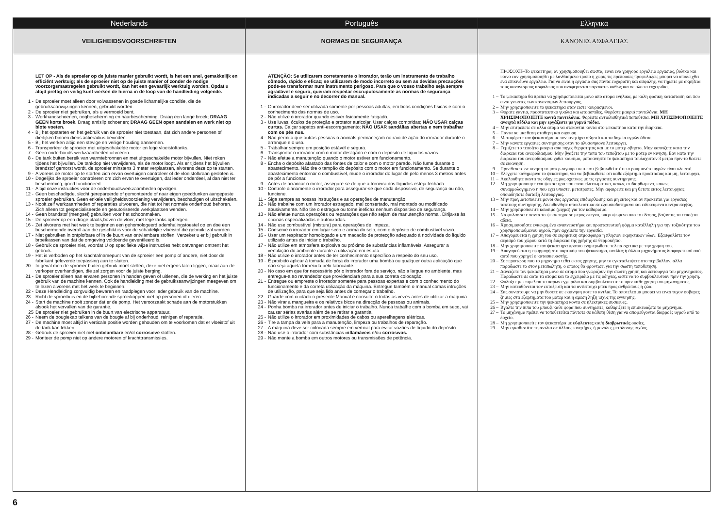Nederlands
VEILIGHEIDSVOORSCHRIFTEN
LET OP - Als de sproeier op de juiste manier gebruikt wordt, is het een snel, gemakkelijk en efficiënt werktuig; als de sproeier niet op de juiste manier of zonder de nodige voorzorgsmaatregelen gebruikt wordt, kan het een gevaarlijk werktuig worden. Opdat u altijd prettig en veilig kunt werken de hierna in de loop van de handleiding volgende.
1 - De sproeier moet alleen door volwassenen in goede lichamelijke conditie, die de gebruiksaanwijzingen kennen, gebruikt worden.
2 - De sproeier niet gebruiken, als u vermoeid bent.
3 - Werkhandschoenen, oogbescherming en haarbescherming. Draag een lange broek; DRAAG GEEN korte broek. Draag antislip schoenen; DRAAG GEEN open sandalen en werk niet op blote voeten.
4 - Bij het opstarten en het gebruik van de sproeier niet toestaan, dat zich andere personen of dierlijken binnen diens actieradius bevinden.
5 - Bij het werken altijd een stevige en veilige houding aannemen.
6 - Transporteer de sproeier met uitgeschakelde motor en lege vloeistoftanks.
7 - Geen onderhouds-werkzaamheden uitvoeren.
8 - De tank buiten bereik van warmtebronnen en met uitgeschakelde motor bijvullen. Niet roken tijdens het bijvullen. De tankdop niet verwijderen, als de motor loopt. Als er tijdens het bijvullen brandstof gemorst wordt, de sproeier minstens 3 meter verplaatsen, alvorens deze op te starten.
9 - Alvorens de motor op te starten zich ervan overtuigen controleer of de vloeistofkraan gesloten is.
10 - Dagelijks de sproeier controleren om zich ervan te overtuigen, dat ieder onderdeel, al dan niet ter bescherming, goed functioneert.
11 - Altijd onze instructies voor de onderhoudswerkzaamheden opvolgen.
12 - Geen beschadigde, slecht gerepareerde of gemonteerde of naar eigen goeddunken aangepaste sproeier gebruiken. Geen enkele veiligheidsvoorziening verwijderen, beschadigen of uitschakelen.
13 - Nooit zelf werkzaamheden of reparaties uitvoeren, die niet tot het normale onderhoud behoren. Zich alleen tot gespecialiseerde en geautoriseerde werkplaatsen wenden.
14 - Geen brandstof (mengsel) gebruiken voor het schoonmaken.
15 - De sproeier op een droge plaats,boven de vloer, met lege tanks opbergen.
16 - Zet alvorens met het werk te beginnen een gehomologeerd ademhalingstoestel op en doe een beschermende overall aan die geschikt is voor de schadelijke vloeistof die gebruikt zal worden.
17 - Niet gebruiken in ontplofbare of in de buurt van ontvlambare stoffen. Verzeker u er bij gebruik in broeikassen van dat de omgeving voldoende geventileerd is.
18 - Gebruik de sproeier niet, voordat U op specifieke wijze instructies hebt ontvangen omtrent het gebruik.
19 - Het is verboden op het krachtafnamepunt van de sproeier een pomp of andere, niet door de fabrikant geleverde toepassing aan te sluiten.
20 - In geval men de sproeier buiten gebruik moet stellen, deze niet ergens laten liggen, maar aan de verkoper overhandigen, die zal zorgen voor de juiste berging.
21 - De sproeier alleen aan ervaren personen in handen geven of uitlenen, die de werking en het juiste gebruik van de machine kennen. Ook de handleiding met de gebruiksaanwijzingen meegeven om te lezen alvorens met het werk te beginnen.
22 - Deze Hendleiding zorgvuldig bewaren en raadplegen voor ieder gebruik van de machine.
23 - Richt de sproeibuis en de bijbehorende sproeikoppen niet op personen of dieren.
24 - Start de machine nooit zonder dat er de pomp. Het veroorzaakt schade aan de motorstukken alsook het vervallen van de garantie.
25 De sproeier niet gebruiken in de buurt van electrische apparatuur.
26 - Neem de bougiekap telkens van de bougie af bij onderhoud, reinigen of reparatie.
27 - De machine moet altijd in verticale positie worden gehouden om te voorkomen dat er vloeistof uit de tank kan lekken.
28 - Gebruik de sproeier niet met ontvlambare en/of corrosieve stoffen.
29 - Monteer de pomp niet op andere motoren of krachttransmissies.
Português
NORMAS DE SEGURANÇA
ATENÇÃO: Se utilizarem corretamente o irrorador, terão um instrumento de trabalho cômodo, rápido e eficaz; se utilizarem de modo incorreto ou sem as devidas precauções pode-se transformar num instrumento perigoso. Para que o vosso trabalho seja sempre agradável e seguro, queiram respeitar escrupulosamente as normas de segurança indicadas a seguir e no decorrer do manual.
1 - O irrorador deve ser utilizada somente por pessoas adultas, em boas condições físicas e com o conhecimento das normas de uso.
2 - Não utilize o irrorador quando estiver fisicamente fatigado.
3 - Use luvas, óculos de proteção e protetor auricolar. Usar calças compridas; NÃO USAR calças curtas. Calçar sapatos anti-escorregamento; NÃO USAR sandálias abertas e nem trabalhar com os pés nus.
4 - Não permita que outras pessoas o animals permaneçam no raio de ação do irrorador durante o arranque e o uso.
5 - Trabalhar sempre em posição estável e segura.
6 - Transportar o irrorador com o motor desligado e com o depósito de líquidos vazios.
7 - Não efetue a manutenção quando o motor estiver em funcionamento.
8 - Encha o depósito afastado das fontes de calor e com o motor parado. Não fume durante o abastecimento. Não tire o tampão do depósito com o motor em funcionamento. Se durante o abastecimento entornar o combustível, mude o irrorador do lugar de pelo menos 3 metros antes de pôr a funcionar.
9 - Antes de arrancar o motor, assegure-se de que a torneira dos líquidos esteja fechada.
10 - Controle diariamente o irrorador para assegurar-se que cada dispositivo, de segurança ou não, funcione.
11 - Siga sempre as nossas instruções e as operações de manutenção.
12 - Não trabalhe com um irrorador estragado, mal consertado, mal montado ou modificado abusivamente. Não tire o estrague ou torne ineficaz nenhum dispositivo de segurança.
13 - Não efetue nunca operações ou reparações que não sejam de manutenção normal. Dirija-se às oficinas especializadas e autorizadas.
14 - Não use combustível (mistura) para operações de limpeza.
15 - Conserve o irrorador em lugar seco e acima do solo, com o depósito de combustível vazio.
16 - Usar um respirador homologado e um macacão de protecção adequado à nocividade do líquido utilizado antes de iniciar o trabalho.
17 - Não utilize em atmosfera explosiva ou próximo de substâncias inflamáveis. Assegurar a ventilação do ambiente durante a utilização em estufa.
18 - Não utilize o irrorador antes de ter conhecimento específico a respeito do seu uso.
19 - É proibido aplicar à tomada de força do irrorador uma bomba ou qualquer outra aplicação que não seja aquela fornecida pelo fabricante.
20 - No caso em que for necessário pôr o irrorador fora de serviço, não a largue no ambiente, mas entregue-a ao revendedor que providenciará para a sua correta colocação.
21 - Entregue ou empreste o irrorador somente para pessoas expertas e com o conhecimento do funcionamento e da correta utilização da máquina. Entregue também o manual comas intruções de utilização, para que seja lido antes de começar o trabalho.
22 - Guarde com cuidado o presente Manual e consulte-o todas as vezes antes de utilizar a máquina.
23 - Não virar a mangueira e os relativos bicos na direcção de pessoas ou animais.
24 - Ponha bomba na irrorador antes de iniciar o trabalho. Nunca trabalhe com a bomba em seco, vai causar sérias avarias além de se retirar a garantia.
25 - Não utilize o irrorador em proximidades de cabos ou aperelhagens elétricas.
26 - Tire a tampa da vela para a manutenção, limpeza ou trabalhos de reparação.
27 - A máquina deve ser colocada sempre em vertical para evitar vazões de líquido do depósito.
28 - Não use o irrorador com substâncias inflamáveis e/ou corrosivas.
29 - Não monte a bomba em outros motores ou transmissões de potência.
Ελληνικα
ΚΑΝΟΝΕΣ ΑΣΦΑΛΕΙΑΣ
ΠΡΟΣΟΧΗ–Το ψεκαετηρα, αν χρησιμοποιηθει σωστα, ειναι ενα γρηγορο εργαλειο εργασιας, βολικο και ικανο εαν χρησιμοποιηθει με λανθασμενο τροπο η χωρις τις πρεπουσες προφυλαξεις μπορει να αποδειχθει ενα επικινδυνο εργαλειο. Για να ειναι η εργασια σας παντα ευχαριστη και ασφαλης, να τηρειτε με ακριβεια τους κανονισμους ασφαλειας που αναφερονται παρακατω καθως και σε ολο το εγχειριδιο.
1 – Το ψεκαετηρα θα πρεπει να χρησιμοποιειται μονο απο ατομα ενηλικα, με καλη φυσικη κατασταση και που ειναι γνωστες των κανονισμων λειτουργιας.
2 – Μην χρησιμοποιειτε το ψεκαετηρα οταν ειστε κουρασμενοι.
3 – Φορατε γαντια, προστατευτικο γυαλια και ωτοασπιδες. Φορέστε μακριά παντελόνια. ΜΗ ΧΡΗΣΙΜΟΠΟΙΕΙΤΕ κοντά παντελόνια. Φορέστε αντιολισθητικά παπούτσια. ΜΗ ΧΡΗΣΙΜΟΠΟΙΕΙΤΕ ανοιχτά πέδιλα και μην εργάζεστε με γυμνά πόδια.
4 – Μην επιτρεπετε σε αλλα ατομα να στεκονται κοντα στο ψεκαετηρα κατα την διαρκεια.
5 – Παντα σε μια θεση σταθερη και σιγουρη.
6 – Μεταφέρετε τον ψεκαστήρα με τον κινητήρα σβηστό και τα δοχεία υγρών άδεια.
7 – Μην κανετε εργασιες συντηρησης οταν το αλυσοπριονο λειτουργει.
8 – Γεμιζετε το τεποζιτο μακρια απο πηγες θερμοτητας και με το μοτερ σβηστο. Μην καπνιζετε κατα την διαρκεια του ανεφοδιασμου. Μην βγαζετε την ταπα του τεποζιτου με το μοτερ εν κινηση. Εαν κατα την διαρκεια του ανεφοδιασμου χυθει καυσιμο, μετακινηστε το ψεκαετηρα τουλαχιστον 3 μετρα πριν το θεσετε σε εκκινηση.
9 – Πριν θεσετε σε κινηση το μοτερ σιγουρευτειτε οτι βεβαιωθείτε ότι το ρουμπινέτο υγρών είναι κλειστό.
10 – Ελεγχετε καθημερινα το ψεκαετηρα, για να βεβαιωθειτε οτι καθε εξάρτημα προστασιας και μη, λειτουργει.
11 – Ακολουθητε παντα τις οδηγιες μας σχετικες με τις εργασιες συντηρησης.
12 – Μη χρησιμοποιητε ενα ψεκαετηρα που ειναι ελαττωματικο, κακως επιδιορθωμενο, κακως συναρμολογημενο η που εχει υποστει μετατροπες. Μην αφαιρειτε και μη θετετε εκτος λειτουργιας οποιαδηποτε διαταξη λειτουργιας.
13 – Μην πραγματοποιειτε μονοι σας εργασιες επιδιορθωσης και μη εκτος και αν προκειται για εργασιες τακτικης συντηρησης. Απευθυνθητε αποκλειστικα σε εξουσιοδοτημενα και ειδικευμενα κεντρα σερβις.
14 – Μην χρησιμοποιειτε καυσιμο (μιγμα) για τον καθαρισμο.
15 – Να φυλασσετε παντα το ψεκαετηρα σε μερος στεγνο, υπερυψωμενο απο το εδαφος, βαζοντας τα τεποζιτα αδεια.
16 – Χρησιμοποιήστε εγκεκριμένο αναπνευστήρα και προστατευτική φόρμα κατάλληλη για την τοξικότητα του χρησιμοποιούμενου υγρού, πριν αρχίσετε την εργασία.
17 – Απαγορευεται η χρηση του σε εκρηκτικη ατμοσφαιρα η πλησιον εκρηκτικων υλων. Εξασφαλίστε τον αερισμό του χώρου κατά τη διάρκεια της χρήσης σε θερμοκήπιο.
18 – Μην χρησιμοποιειτε τον ψεκαετηρα προτου ενημερωθειτε τελεια σχετικα με την χρηση του.
19 – Απαγορεύεται η εφαρμογή στο παρτικόφ του ψεκαστήρα, αντλίας ή άλλου μηχανήματος διαφορετικού από αυτό που χορηγεί ο κατασκευαστής.
20 – Σε περιπτωση που το μηχανημα τεθει εκτος χρησης, μην το εγκαταλειψετε στο περιβαλλον, αλλα παραδωστε το στον μεταπωλητη, ο οποιος θα φροντισει για την σωστη τοποθετηση.
21 – Δανειζετε τον ψεκαετηρα μονο σε ατομα που γνωριζουν την σωστη χρηση και λειτουργια του μηχανηματος. Παραδωστε σε αυτα τα ατομα και το εγχειριδιο με τις οδηγιες, ωστε να το συμβουλευτουν πριν την χρηση.
22 – Φυλαξτε με επιμελεια το παρων εγχειριδιο και συμβουλευτειτε το πριν καθε χρηση του μηχανηματος.
23 – Μην κατευθύνεται τον εκτοξευτή και τα αντίστοιχα μπεκ προς ανθρώπους ή ζώα.
24 – Σας συνιστουμε να μην θεσετε σε εκκινηση ποτε το αντλια. Το αποτελεσμα μπορει να ειναι τυχον σοβαρες ζημιες στα εξαρτηματα του μοτερ και η αμεση ληξη ισχυς της εγγυησης.
25 – Μην χρησιμοποιειτε την ψεκαετηρα κοντα σε ηλεκτρικες συσκευες.
26 – Βγαλτε την πιπα του μπουζι καθε φορα που συντηρειτε, καθαριζετε η επισκευαζετε το μηχανημα.
27 – Το μηχάνημα πρέπει να τοποθετείται πάντοτε σε κάθετη θέση για να αποφεύγονται διαρροές υγρού από το δοχείο.
28 – Μη χρησιμοποιείτε τον ψεκαστήρα με εύφλεκτες και/ή διαβρωτικές ουσίες.
29 – Μην εγκαθιστάτε τη αντλια σε άλλους κινητήρες ή μονάδες μετάδοσης ισχύος.
6